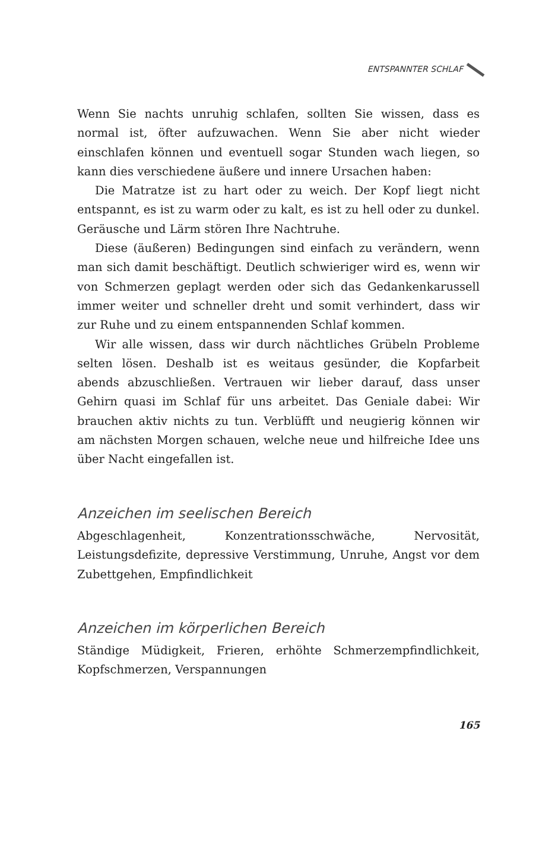ENTSPANNTER SCHLAF
Wenn Sie nachts unruhig schlafen, sollten Sie wissen, dass es normal ist, öfter aufzuwachen. Wenn Sie aber nicht wieder einschlafen können und eventuell sogar Stunden wach liegen, so kann dies verschiedene äußere und innere Ursachen haben:
Die Matratze ist zu hart oder zu weich. Der Kopf liegt nicht entspannt, es ist zu warm oder zu kalt, es ist zu hell oder zu dunkel. Geräusche und Lärm stören Ihre Nachtruhe.
Diese (äußeren) Bedingungen sind einfach zu verändern, wenn man sich damit beschäftigt. Deutlich schwieriger wird es, wenn wir von Schmerzen geplagt werden oder sich das Gedankenkarussell immer weiter und schneller dreht und somit verhindert, dass wir zur Ruhe und zu einem entspannenden Schlaf kommen.
Wir alle wissen, dass wir durch nächtliches Grübeln Probleme selten lösen. Deshalb ist es weitaus gesünder, die Kopfarbeit abends abzuschließen. Vertrauen wir lieber darauf, dass unser Gehirn quasi im Schlaf für uns arbeitet. Das Geniale dabei: Wir brauchen aktiv nichts zu tun. Verblüfft und neugierig können wir am nächsten Morgen schauen, welche neue und hilfreiche Idee uns über Nacht eingefallen ist.
Anzeichen im seelischen Bereich
Abgeschlagenheit, Konzentrationsschwäche, Nervosität, Leistungsdefizite, depressive Verstimmung, Unruhe, Angst vor dem Zubettgehen, Empfindlichkeit
Anzeichen im körperlichen Bereich
Ständige Müdigkeit, Frieren, erhöhte Schmerzempfindlichkeit, Kopfschmerzen, Verspannungen
165